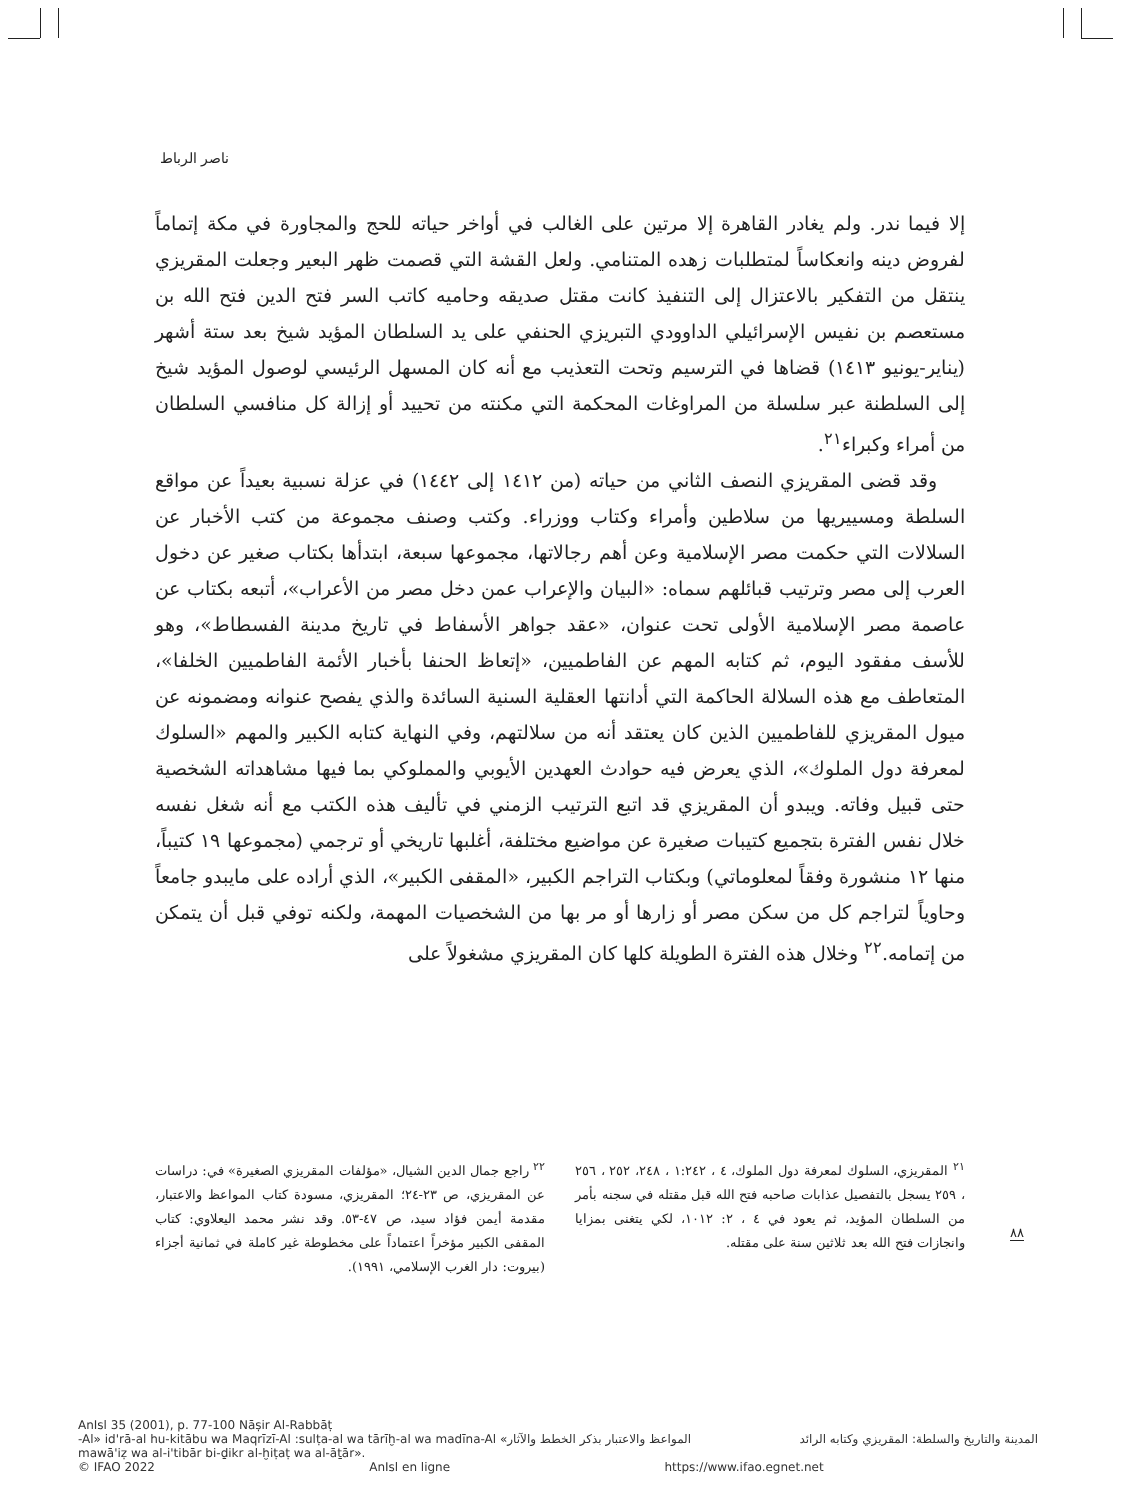ناصر الرباط
إلا فيما ندر. ولم يغادر القاهرة إلا مرتين على الغالب في أواخر حياته للحج والمجاورة في مكة إتماماً لفروض دينه وانعكاساً لمتطلبات زهده المتنامي. ولعل القشة التي قصمت ظهر البعير وجعلت المقريزي ينتقل من التفكير بالاعتزال إلى التنفيذ كانت مقتل صديقه وحاميه كاتب السر فتح الدين فتح الله بن مستعصم بن نفيس الإسرائيلي الداوودي التبريزي الحنفي على يد السلطان المؤيد شيخ بعد ستة أشهر (يناير-يونيو ١٤١٣) قضاها في الترسيم وتحت التعذيب مع أنه كان المسهل الرئيسي لوصول المؤيد شيخ إلى السلطنة عبر سلسلة من المراوغات المحكمة التي مكنته من تحييد أو إزالة كل منافسي السلطان من أمراء وكبراء<sup>٢١</sup>.
وقد قضى المقريزي النصف الثاني من حياته (من ١٤١٢ إلى ١٤٤٢) في عزلة نسبية بعيداً عن مواقع السلطة ومسييريها من سلاطين وأمراء وكتاب ووزراء. وكتب وصنف مجموعة من كتب الأخبار عن السلالات التي حكمت مصر الإسلامية وعن أهم رجالاتها، مجموعها سبعة، ابتدأها بكتاب صغير عن دخول العرب إلى مصر وترتيب قبائلهم سماه: «البيان والإعراب عمن دخل مصر من الأعراب»، أتبعه بكتاب عن عاصمة مصر الإسلامية الأولى تحت عنوان، «عقد جواهر الأسفاط في تاريخ مدينة الفسطاط»، وهو للأسف مفقود اليوم، ثم كتابه المهم عن الفاطميين، «إتعاظ الحنفا بأخبار الأئمة الفاطميين الخلفا»، المتعاطف مع هذه السلالة الحاكمة التي أدانتها العقلية السنية السائدة والذي يفصح عنوانه ومضمونه عن ميول المقريزي للفاطميين الذين كان يعتقد أنه من سلالتهم، وفي النهاية كتابه الكبير والمهم «السلوك لمعرفة دول الملوك»، الذي يعرض فيه حوادث العهدين الأيوبي والمملوكي بما فيها مشاهداته الشخصية حتى قبيل وفاته. ويبدو أن المقريزي قد اتبع الترتيب الزمني في تأليف هذه الكتب مع أنه شغل نفسه خلال نفس الفترة بتجميع كتيبات صغيرة عن مواضيع مختلفة، أغلبها تاريخي أو ترجمي (مجموعها ١٩ كتيباً، منها ١٢ منشورة وفقاً لمعلوماتي) وبكتاب التراجم الكبير، «المقفى الكبير»، الذي أراده على مايبدو جامعاً وحاوياً لتراجم كل من سكن مصر أو زارها أو مر بها من الشخصيات المهمة، ولكنه توفي قبل أن يتمكن من إتمامه.<sup>٢٢</sup> وخلال هذه الفترة الطويلة كلها كان المقريزي مشغولاً على
<sup>٢١</sup> المقريزي، السلوك لمعرفة دول الملوك، ٤ ، ١:٢٤٢ ، ٢٤٨، ٢٥٢ ، ٢٥٦ ، ٢٥٩ يسجل بالتفصيل عذابات صاحبه فتح الله قبل مقتله في سجنه بأمر من السلطان المؤيد، ثم يعود في ٤ ، ٢: ١٠١٢، لكي يتغنى بمزايا وانجازات فتح الله بعد ثلاثين سنة على مقتله.
<sup>٢٢</sup> راجع جمال الدين الشيال، «مؤلفات المقريزي الصغيرة» في: دراسات عن المقريزي، ص ٢٣-٢٤؛ المقريزي، مسودة كتاب المواعظ والاعتبار، مقدمة أيمن فؤاد سيد، ص ٤٧-٥٣. وقد نشر محمد اليعلاوي: كتاب المقفى الكبير مؤخراً اعتماداً على مخطوطة غير كاملة في ثمانية أجزاء (بيروت: دار الغرب الإسلامي، ١٩٩١).
٨٨
AnIsl 35 (2001), p. 77-100 Nāṣir Al-Rabbāṭ
-Al» id'rā-al hu-kitābu wa Maqrīzī-Al :sulṭa-al wa tārīḫ-al wa madīna-Al «المواعظ والاعتبار بذكر الخطط والآثار المدينة والتاريخ والسلطة: المقريزي وكتابه الرائد
mawā'iẓ wa al-i'tibār bi-ḏikr al-ḫiṭaṭ wa al-āṯār».
© IFAO 2022 AnIsl en ligne https://www.ifao.egnet.net